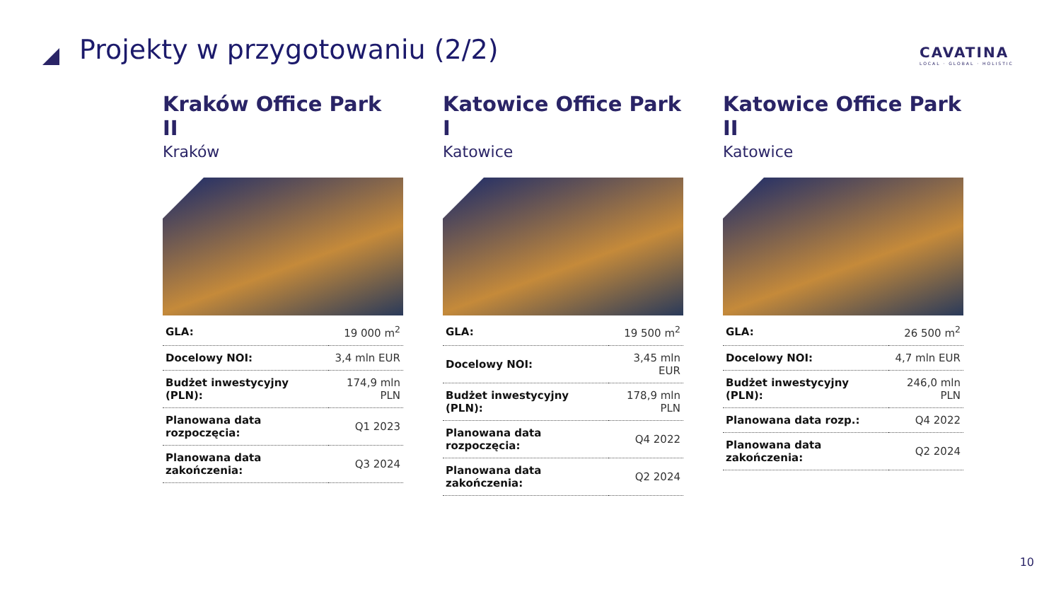Projekty w przygotowaniu (2/2)
CAVATINA
LOCAL · GLOBAL · HOLISTIC
Kraków Office Park II
Kraków
| GLA: | 19 000 m<sup>2</sup> |
| Docelowy NOI: | 3,4 mln EUR |
| Budżet inwestycyjny (PLN): | 174,9 mln PLN |
| Planowana data rozpoczęcia: | Q1 2023 |
| Planowana data zakończenia: | Q3 2024 |
Katowice Office Park I
Katowice
| GLA: | 19 500 m<sup>2</sup> |
| Docelowy NOI: | 3,45 mln EUR |
| Budżet inwestycyjny (PLN): | 178,9 mln PLN |
| Planowana data rozpoczęcia: | Q4 2022 |
| Planowana data zakończenia: | Q2 2024 |
Katowice Office Park II
Katowice
| GLA: | 26 500 m<sup>2</sup> |
| Docelowy NOI: | 4,7 mln EUR |
| Budżet inwestycyjny (PLN): | 246,0 mln PLN |
| Planowana data rozp.: | Q4 2022 |
| Planowana data zakończenia: | Q2 2024 |
10